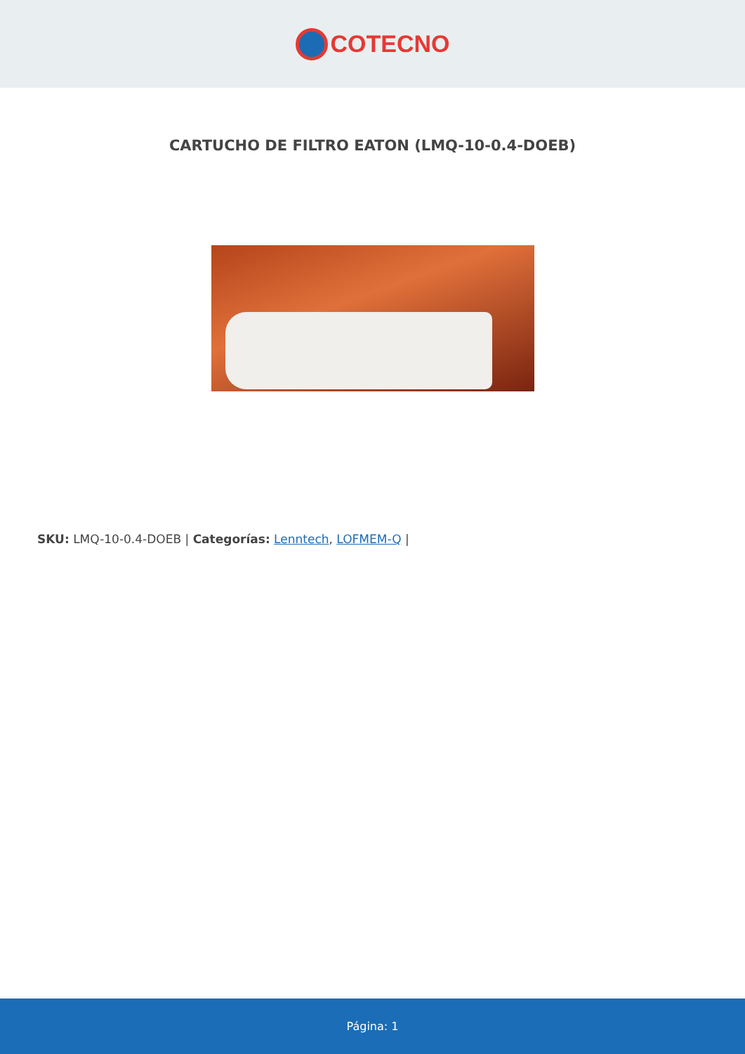COTECNO
CARTUCHO DE FILTRO EATON (LMQ-10-0.4-DOEB)
SKU: LMQ-10-0.4-DOEB | Categorías: Lenntech, LOFMEM-Q |
Página: 1